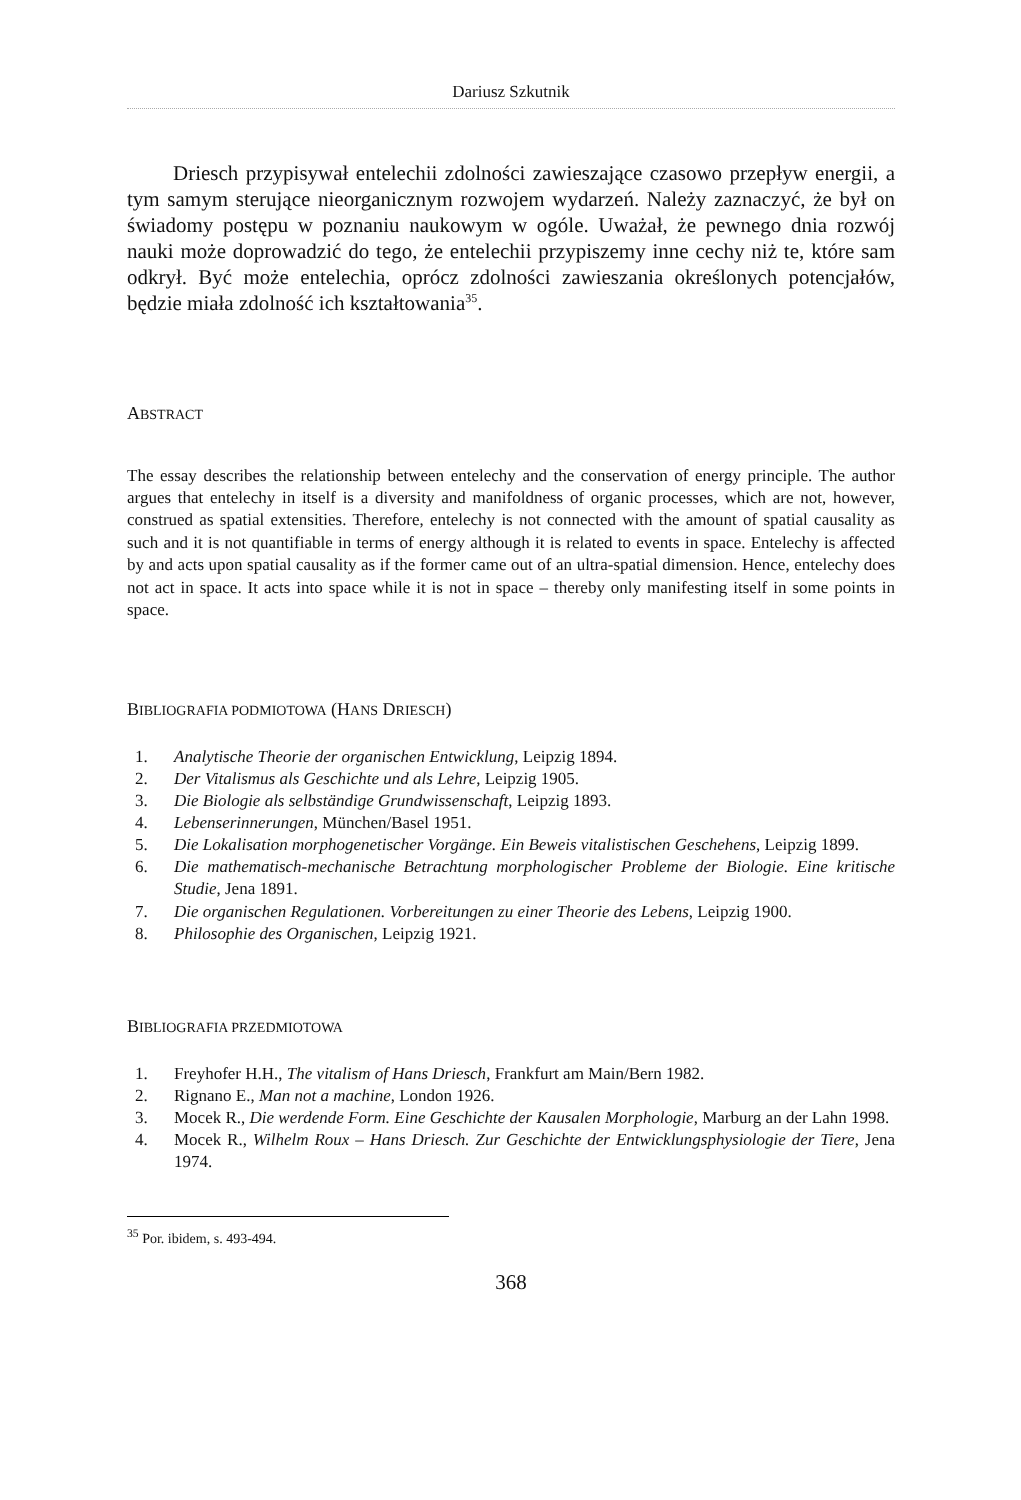Dariusz Szkutnik
Driesch przypisywał entelechii zdolności zawieszające czasowo przepływ energii, a tym samym sterujące nieorganicznym rozwojem wydarzeń. Należy zaznaczyć, że był on świadomy postępu w poznaniu naukowym w ogóle. Uważał, że pewnego dnia rozwój nauki może doprowadzić do tego, że entelechii przypiszemy inne cechy niż te, które sam odkrył. Być może entelechia, oprócz zdolności zawieszania określonych potencjałów, będzie miała zdolność ich kształtowania<sup>35</sup>.
ABSTRACT
The essay describes the relationship between entelechy and the conservation of energy principle. The author argues that entelechy in itself is a diversity and manifoldness of organic processes, which are not, however, construed as spatial extensities. Therefore, entelechy is not connected with the amount of spatial causality as such and it is not quantifiable in terms of energy although it is related to events in space. Entelechy is affected by and acts upon spatial causality as if the former came out of an ultra-spatial dimension. Hence, entelechy does not act in space. It acts into space while it is not in space – thereby only manifesting itself in some points in space.
BIBLIOGRAFIA PODMIOTOWA (HANS DRIESCH)
1. Analytische Theorie der organischen Entwicklung, Leipzig 1894.
2. Der Vitalismus als Geschichte und als Lehre, Leipzig 1905.
3. Die Biologie als selbständige Grundwissenschaft, Leipzig 1893.
4. Lebenserinnerungen, München/Basel 1951.
5. Die Lokalisation morphogenetischer Vorgänge. Ein Beweis vitalistischen Geschehens, Leipzig 1899.
6. Die mathematisch-mechanische Betrachtung morphologischer Probleme der Biologie. Eine kritische Studie, Jena 1891.
7. Die organischen Regulationen. Vorbereitungen zu einer Theorie des Lebens, Leipzig 1900.
8. Philosophie des Organischen, Leipzig 1921.
BIBLIOGRAFIA PRZEDMIOTOWA
1. Freyhofer H.H., The vitalism of Hans Driesch, Frankfurt am Main/Bern 1982.
2. Rignano E., Man not a machine, London 1926.
3. Mocek R., Die werdende Form. Eine Geschichte der Kausalen Morphologie, Marburg an der Lahn 1998.
4. Mocek R., Wilhelm Roux – Hans Driesch. Zur Geschichte der Entwicklungsphysiologie der Tiere, Jena 1974.
<sup>35</sup> Por. ibidem, s. 493-494.
368